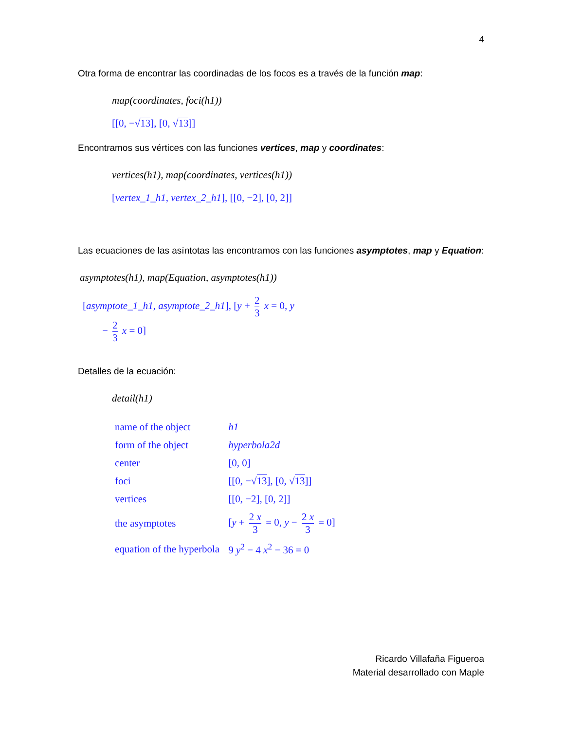4
Otra forma de encontrar las coordinadas de los focos es a través de la función map:
map(coordinates, foci(h1))
[[0, −√13], [0, √13]]
Encontramos sus vértices con las funciones vertices, map y coordinates:
vertices(h1), map(coordinates, vertices(h1))
[vertex_1_h1, vertex_2_h1], [[0, −2], [0, 2]]
Las ecuaciones de las asíntotas las encontramos con las funciones asymptotes, map y Equation:
asymptotes(h1), map(Equation, asymptotes(h1))
[asymptote_1_h1, asymptote_2_h1], [y + 2 3 x = 0, y
− 2 3 x = 0]
Detalles de la ecuación:
detail(h1)
| name of the object | h1 |
| form of the object | hyperbola2d |
| center | [0, 0] |
| foci | [[0, −√ 13 ], [0, √ 13 ]] |
| vertices | [[0, −2], [0, 2]] |
| the asymptotes | [ y + 2 x 3 = 0, y − 2 x 3 = 0] |
| equation of the hyperbola | 9 y<sup>2</sup> − 4 x<sup>2</sup> − 36 = 0 |
Ricardo Villafaña Figueroa
Material desarrollado con Maple